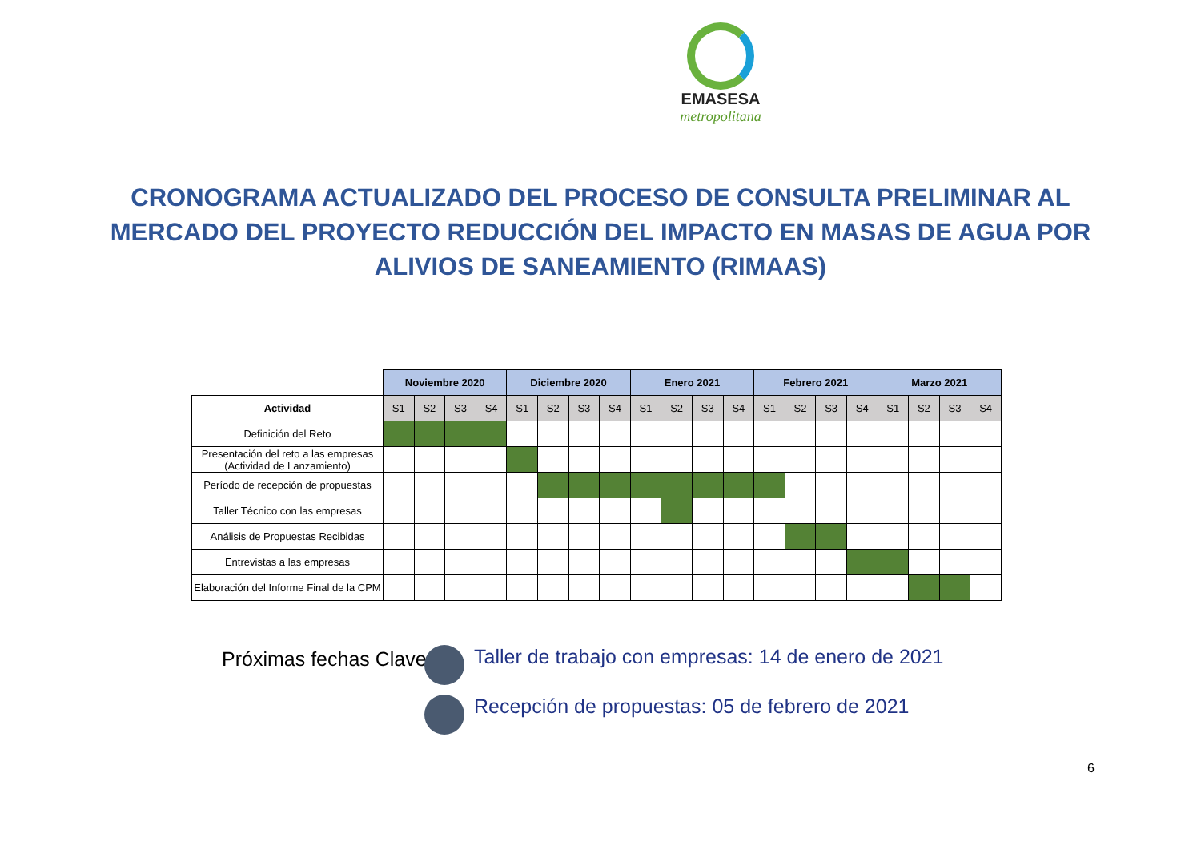EMASESA
metropolitana
CRONOGRAMA ACTUALIZADO DEL PROCESO DE CONSULTA PRELIMINAR AL MERCADO DEL PROYECTO REDUCCIÓN DEL IMPACTO EN MASAS DE AGUA POR ALIVIOS DE SANEAMIENTO (RIMAAS)
| | Noviembre 2020 | | | | Diciembre 2020 | | | | Enero 2021 | | | | Febrero 2021 | | | | Marzo 2021 | | | |
| --- | --- | --- | --- | --- | --- | --- | --- | --- | --- | --- | --- | --- | --- | --- | --- | --- | --- | --- | --- | --- |
| Actividad | S1 | S2 | S3 | S4 | S1 | S2 | S3 | S4 | S1 | S2 | S3 | S4 | S1 | S2 | S3 | S4 | S1 | S2 | S3 | S4 |
| Definición del Reto | | | | | | | | | | | | | | | | | | | | |
| Presentación del reto a las empresas (Actividad de Lanzamiento) | | | | | | | | | | | | | | | | | | | | |
| Período de recepción de propuestas | | | | | | | | | | | | | | | | | | | | |
| Taller Técnico con las empresas | | | | | | | | | | | | | | | | | | | | |
| Análisis de Propuestas Recibidas | | | | | | | | | | | | | | | | | | | | |
| Entrevistas a las empresas | | | | | | | | | | | | | | | | | | | | |
| Elaboración del Informe Final de la CPM | | | | | | | | | | | | | | | | | | | | |
Próximas fechas Clave
Taller de trabajo con empresas: 14 de enero de 2021
Recepción de propuestas: 05 de febrero de 2021
6